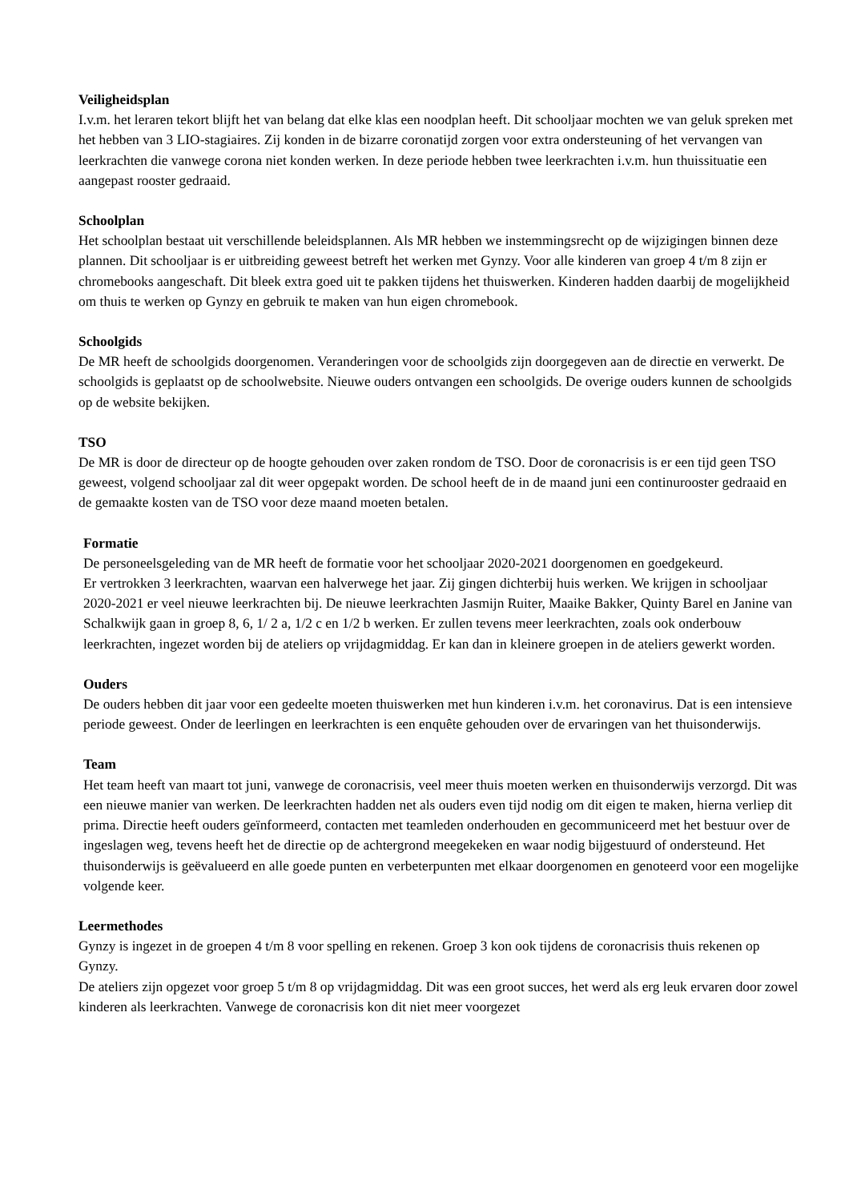Veiligheidsplan
I.v.m. het leraren tekort blijft het van belang dat elke klas een noodplan heeft. Dit schooljaar mochten we van geluk spreken met het hebben van 3 LIO-stagiaires. Zij konden in de bizarre coronatijd zorgen voor extra ondersteuning of het vervangen van leerkrachten die vanwege corona niet konden werken. In deze periode hebben twee leerkrachten i.v.m. hun thuissituatie een aangepast rooster gedraaid.
Schoolplan
Het schoolplan bestaat uit verschillende beleidsplannen. Als MR hebben we instemmingsrecht op de wijzigingen binnen deze plannen. Dit schooljaar is er uitbreiding geweest betreft het werken met Gynzy. Voor alle kinderen van groep 4 t/m 8 zijn er chromebooks aangeschaft. Dit bleek extra goed uit te pakken tijdens het thuiswerken. Kinderen hadden daarbij de mogelijkheid om thuis te werken op Gynzy en gebruik te maken van hun eigen chromebook.
Schoolgids
De MR heeft de schoolgids doorgenomen. Veranderingen voor de schoolgids zijn doorgegeven aan de directie en verwerkt. De schoolgids is geplaatst op de schoolwebsite. Nieuwe ouders ontvangen een schoolgids. De overige ouders kunnen de schoolgids op de website bekijken.
TSO
De MR is door de directeur op de hoogte gehouden over zaken rondom de TSO. Door de coronacrisis is er een tijd geen TSO geweest, volgend schooljaar zal dit weer opgepakt worden. De school heeft de in de maand juni een continurooster gedraaid en de gemaakte kosten van de TSO voor deze maand moeten betalen.
Formatie
De personeelsgeleding van de MR heeft de formatie voor het schooljaar 2020-2021 doorgenomen en goedgekeurd.
Er vertrokken 3 leerkrachten, waarvan een halverwege het jaar. Zij gingen dichterbij huis werken. We krijgen in schooljaar 2020-2021 er veel nieuwe leerkrachten bij. De nieuwe leerkrachten Jasmijn Ruiter, Maaike Bakker, Quinty Barel en Janine van Schalkwijk gaan in groep 8, 6, 1/ 2 a, 1/2 c en 1/2 b werken. Er zullen tevens meer leerkrachten, zoals ook onderbouw leerkrachten, ingezet worden bij de ateliers op vrijdagmiddag. Er kan dan in kleinere groepen in de ateliers gewerkt worden.
Ouders
De ouders hebben dit jaar voor een gedeelte moeten thuiswerken met hun kinderen i.v.m. het coronavirus. Dat is een intensieve periode geweest. Onder de leerlingen en leerkrachten is een enquête gehouden over de ervaringen van het thuisonderwijs.
Team
Het team heeft van maart tot juni, vanwege de coronacrisis, veel meer thuis moeten werken en thuisonderwijs verzorgd. Dit was een nieuwe manier van werken. De leerkrachten hadden net als ouders even tijd nodig om dit eigen te maken, hierna verliep dit prima. Directie heeft ouders geïnformeerd, contacten met teamleden onderhouden en gecommuniceerd met het bestuur over de ingeslagen weg, tevens heeft het de directie op de achtergrond meegekeken en waar nodig bijgestuurd of ondersteund. Het thuisonderwijs is geëvalueerd en alle goede punten en verbeterpunten met elkaar doorgenomen en genoteerd voor een mogelijke volgende keer.
Leermethodes
Gynzy is ingezet in de groepen 4 t/m 8 voor spelling en rekenen. Groep 3 kon ook tijdens de coronacrisis thuis rekenen op Gynzy.
De ateliers zijn opgezet voor groep 5 t/m 8 op vrijdagmiddag. Dit was een groot succes, het werd als erg leuk ervaren door zowel kinderen als leerkrachten. Vanwege de coronacrisis kon dit niet meer voorgezet